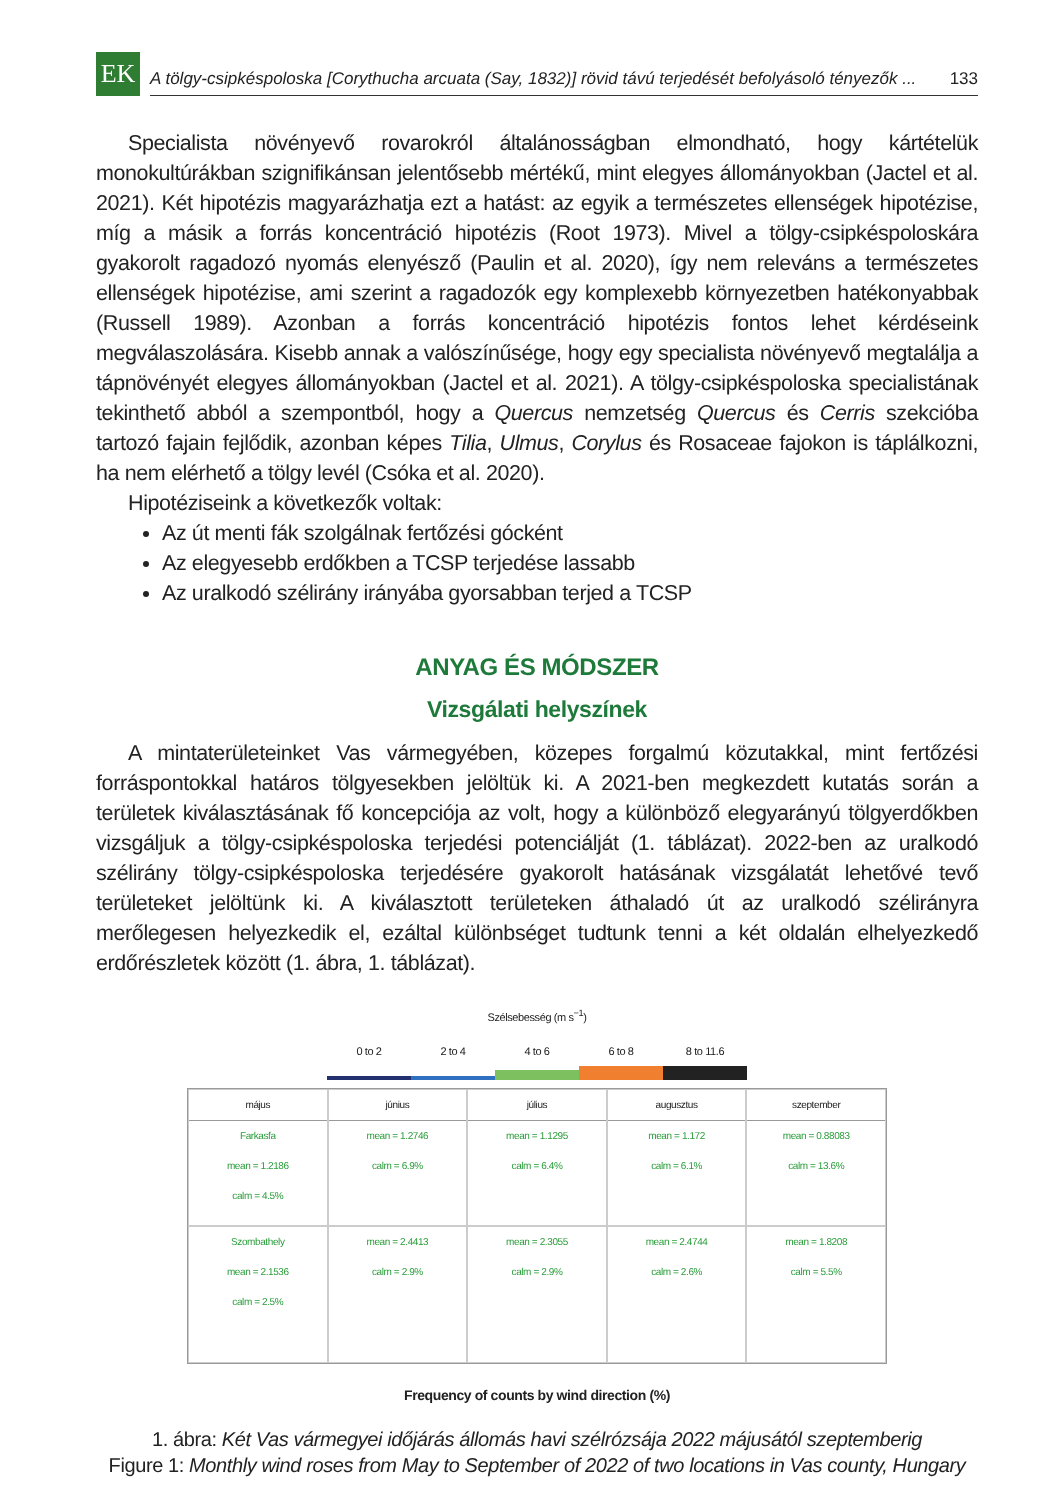EK
A tölgy-csipkéspoloska [Corythucha arcuata (Say, 1832)] rövid távú terjedését befolyásoló tényezők ... 133
Specialista növényevő rovarokról általánosságban elmondható, hogy kártételük monokultúrákban szignifikánsan jelentősebb mértékű, mint elegyes állományokban (Jactel et al. 2021). Két hipotézis magyarázhatja ezt a hatást: az egyik a természetes ellenségek hipotézise, míg a másik a forrás koncentráció hipotézis (Root 1973). Mivel a tölgy-csipkéspoloskára gyakorolt ragadozó nyomás elenyésző (Paulin et al. 2020), így nem releváns a természetes ellenségek hipotézise, ami szerint a ragadozók egy komplexebb környezetben hatékonyabbak (Russell 1989). Azonban a forrás koncentráció hipotézis fontos lehet kérdéseink megválaszolására. Kisebb annak a valószínűsége, hogy egy specialista növényevő megtalálja a tápnövényét elegyes állományokban (Jactel et al. 2021). A tölgy-csipkéspoloska specialistának tekinthető abból a szempontból, hogy a Quercus nemzetség Quercus és Cerris szekcióba tartozó fajain fejlődik, azonban képes Tilia, Ulmus, Corylus és Rosaceae fajokon is táplálkozni, ha nem elérhető a tölgy levél (Csóka et al. 2020).
Hipotéziseink a következők voltak:
Az út menti fák szolgálnak fertőzési gócként
Az elegyesebb erdőkben a TCSP terjedése lassabb
Az uralkodó szélirány irányába gyorsabban terjed a TCSP
ANYAG ÉS MÓDSZER
Vizsgálati helyszínek
A mintaterületeinket Vas vármegyében, közepes forgalmú közutakkal, mint fertőzési forráspontokkal határos tölgyesekben jelöltük ki. A 2021-ben megkezdett kutatás során a területek kiválasztásának fő koncepciója az volt, hogy a különböző elegyarányú tölgyerdőkben vizsgáljuk a tölgy-csipkéspoloska terjedési potenciálját (1. táblázat). 2022-ben az uralkodó szélirány tölgy-csipkéspoloska terjedésére gyakorolt hatásának vizsgálatát lehetővé tevő területeket jelöltünk ki. A kiválasztott területeken áthaladó út az uralkodó szélirányra merőlegesen helyezkedik el, ezáltal különbséget tudtunk tenni a két oldalán elhelyezkedő erdőrészletek között (1. ábra, 1. táblázat).
Szélsebesség (m s<sup>−1</sup>)
0 to 2 2 to 4 4 to 6 6 to 8 8 to 11.6
május
Farkasfa
mean = 1.2186
calm = 4.5%
június
mean = 1.2746
calm = 6.9%
július
mean = 1.1295
calm = 6.4%
augusztus
mean = 1.172
calm = 6.1%
szeptember
mean = 0.88083
calm = 13.6%
Szombathely
mean = 2.1536
calm = 2.5%
mean = 2.4413
calm = 2.9%
mean = 2.3055
calm = 2.9%
mean = 2.4744
calm = 2.6%
mean = 1.8208
calm = 5.5%
Frequency of counts by wind direction (%)
1. ábra: Két Vas vármegyei időjárás állomás havi szélrózsája 2022 májusától szeptemberig
Figure 1: Monthly wind roses from May to September of 2022 of two locations in Vas county, Hungary